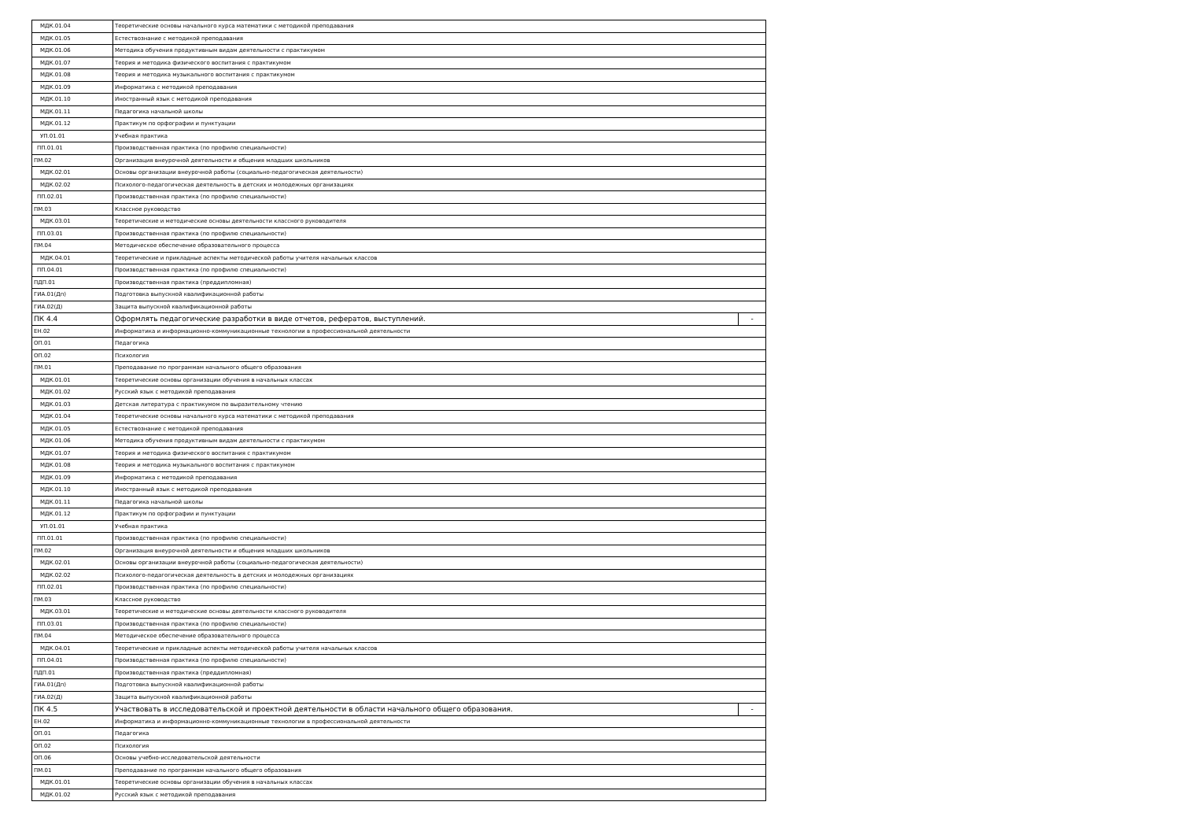| МДК.01.04 | Теоретические основы начального курса математики с методикой преподавания | |
| МДК.01.05 | Естествознание с методикой преподавания | |
| МДК.01.06 | Методика обучения продуктивным видам деятельности с практикумом | |
| МДК.01.07 | Теория и методика физического воспитания с практикумом | |
| МДК.01.08 | Теория и методика музыкального воспитания с практикумом | |
| МДК.01.09 | Информатика с методикой преподавания | |
| МДК.01.10 | Иностранный язык с методикой преподавания | |
| МДК.01.11 | Педагогика начальной школы | |
| МДК.01.12 | Практикум по орфографии и пунктуации | |
| УП.01.01 | Учебная практика | |
| ПП.01.01 | Производственная практика (по профилю специальности) | |
| ПМ.02 | Организация внеурочной деятельности и общения младших школьников | |
| МДК.02.01 | Основы организации внеурочной работы (социально-педагогическая деятельности) | |
| МДК.02.02 | Психолого-педагогическая деятельность в детских и молодежных организациях | |
| ПП.02.01 | Производственная практика (по профилю специальности) | |
| ПМ.03 | Классное руководство | |
| МДК.03.01 | Теоретические и методические основы деятельности классного руководителя | |
| ПП.03.01 | Производственная практика (по профилю специальности) | |
| ПМ.04 | Методическое обеспечение образовательного процесса | |
| МДК.04.01 | Теоретические и прикладные аспекты методической работы учителя начальных классов | |
| ПП.04.01 | Производственная практика (по профилю специальности) | |
| ПДП.01 | Производственная практика (преддипломная) | |
| ГИА.01(Дп) | Подготовка выпускной квалификационной работы | |
| ГИА.02(Д) | Защита выпускной квалификационной работы | |
| ПК 4.4 | Оформлять педагогические разработки в виде отчетов, рефератов, выступлений. | - |
| ЕН.02 | Информатика и информационно-коммуникационные технологии в профессиональной деятельности | |
| ОП.01 | Педагогика | |
| ОП.02 | Психология | |
| ПМ.01 | Преподавание по программам начального общего образования | |
| МДК.01.01 | Теоретические основы организации обучения в начальных классах | |
| МДК.01.02 | Русский язык с методикой преподавания | |
| МДК.01.03 | Детская литература с практикумом по выразительному чтению | |
| МДК.01.04 | Теоретические основы начального курса математики с методикой преподавания | |
| МДК.01.05 | Естествознание с методикой преподавания | |
| МДК.01.06 | Методика обучения продуктивным видам деятельности с практикумом | |
| МДК.01.07 | Теория и методика физического воспитания с практикумом | |
| МДК.01.08 | Теория и методика музыкального воспитания с практикумом | |
| МДК.01.09 | Информатика с методикой преподавания | |
| МДК.01.10 | Иностранный язык с методикой преподавания | |
| МДК.01.11 | Педагогика начальной школы | |
| МДК.01.12 | Практикум по орфографии и пунктуации | |
| УП.01.01 | Учебная практика | |
| ПП.01.01 | Производственная практика (по профилю специальности) | |
| ПМ.02 | Организация внеурочной деятельности и общения младших школьников | |
| МДК.02.01 | Основы организации внеурочной работы (социально-педагогическая деятельности) | |
| МДК.02.02 | Психолого-педагогическая деятельность в детских и молодежных организациях | |
| ПП.02.01 | Производственная практика (по профилю специальности) | |
| ПМ.03 | Классное руководство | |
| МДК.03.01 | Теоретические и методические основы деятельности классного руководителя | |
| ПП.03.01 | Производственная практика (по профилю специальности) | |
| ПМ.04 | Методическое обеспечение образовательного процесса | |
| МДК.04.01 | Теоретические и прикладные аспекты методической работы учителя начальных классов | |
| ПП.04.01 | Производственная практика (по профилю специальности) | |
| ПДП.01 | Производственная практика (преддипломная) | |
| ГИА.01(Дп) | Подготовка выпускной квалификационной работы | |
| ГИА.02(Д) | Защита выпускной квалификационной работы | |
| ПК 4.5 | Участвовать в исследовательской и проектной деятельности в области начального общего образования. | - |
| ЕН.02 | Информатика и информационно-коммуникационные технологии в профессиональной деятельности | |
| ОП.01 | Педагогика | |
| ОП.02 | Психология | |
| ОП.06 | Основы учебно-исследовательской деятельности | |
| ПМ.01 | Преподавание по программам начального общего образования | |
| МДК.01.01 | Теоретические основы организации обучения в начальных классах | |
| МДК.01.02 | Русский язык с методикой преподавания | |